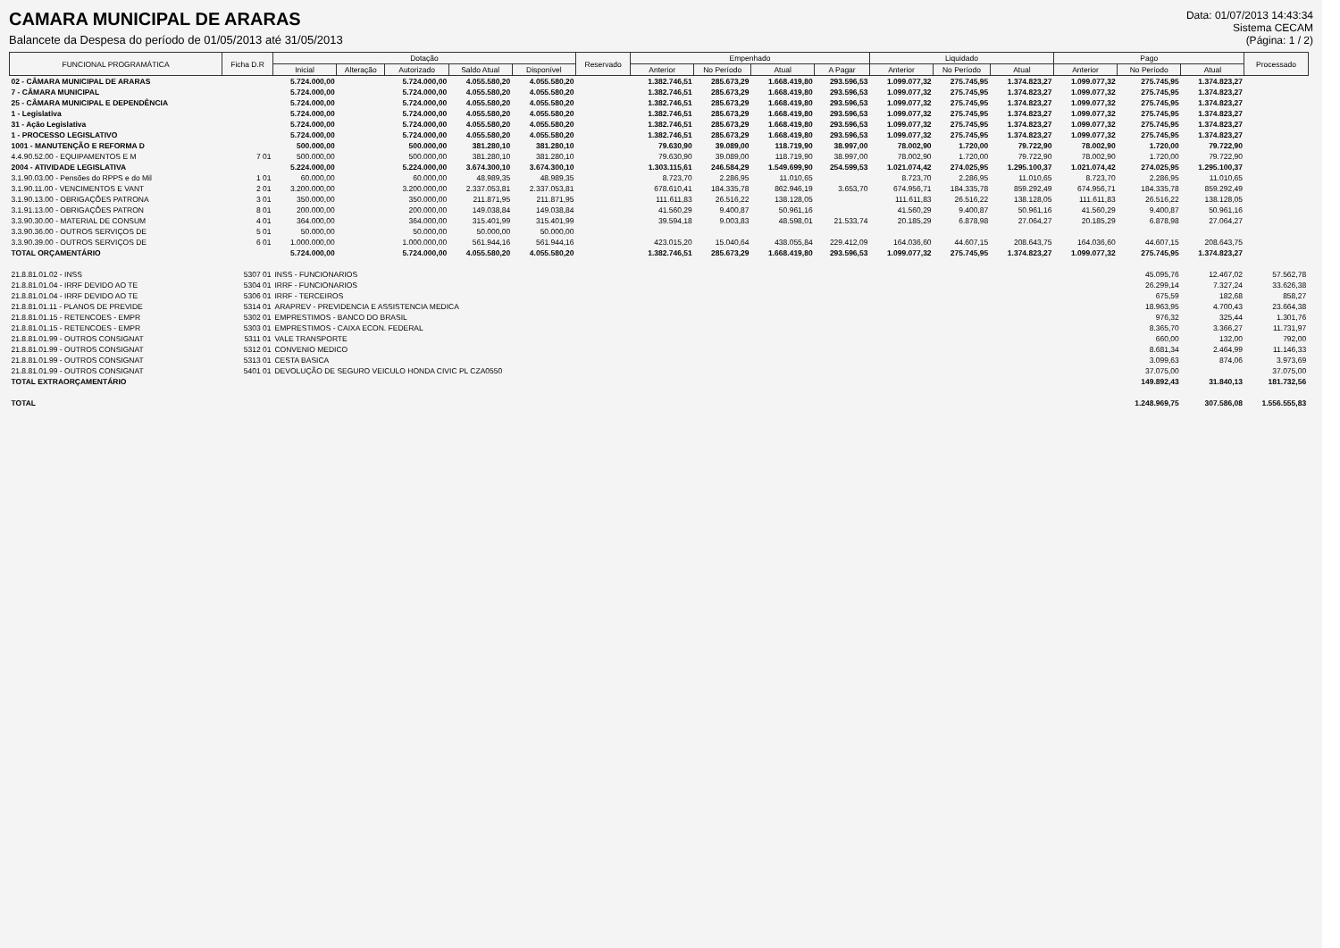CAMARA MUNICIPAL DE ARARAS
Balancete da Despesa do período de 01/05/2013 até 31/05/2013
Data: 01/07/2013 14:43:34
Sistema CECAM
(Página: 1 / 2)
| FUNCIONAL PROGRAMÁTICA | Ficha D.R | Dotação | | | | | Reservado | Empenhado | | | | Liquidado | | | Pago | | | Processado | |
| --- | --- | --- | --- | --- | --- | --- | --- | --- | --- | --- | --- | --- | --- | --- | --- | --- | --- | --- | --- |
| | | Inicial | Alteração | Autorizado | Saldo Atual | Disponível | | Anterior | No Período | Atual | A Pagar | Anterior | No Período | Atual | Anterior | No Período | Atual | | |
| 02 - CÂMARA MUNICIPAL DE ARARAS | | 5.724.000,00 | | 5.724.000,00 | 4.055.580,20 | 4.055.580,20 | | 1.382.746,51 | 285.673,29 | 1.668.419,80 | 293.596,53 | 1.099.077,32 | 275.745,95 | 1.374.823,27 | 1.099.077,32 | 275.745,95 | 1.374.823,27 | | |
| 7 - CÂMARA MUNICIPAL | | 5.724.000,00 | | 5.724.000,00 | 4.055.580,20 | 4.055.580,20 | | 1.382.746,51 | 285.673,29 | 1.668.419,80 | 293.596,53 | 1.099.077,32 | 275.745,95 | 1.374.823,27 | 1.099.077,32 | 275.745,95 | 1.374.823,27 | | |
| 25 - CÂMARA MUNICIPAL E DEPENDÊNCIA | | 5.724.000,00 | | 5.724.000,00 | 4.055.580,20 | 4.055.580,20 | | 1.382.746,51 | 285.673,29 | 1.668.419,80 | 293.596,53 | 1.099.077,32 | 275.745,95 | 1.374.823,27 | 1.099.077,32 | 275.745,95 | 1.374.823,27 | | |
| 1 - Legislativa | | 5.724.000,00 | | 5.724.000,00 | 4.055.580,20 | 4.055.580,20 | | 1.382.746,51 | 285.673,29 | 1.668.419,80 | 293.596,53 | 1.099.077,32 | 275.745,95 | 1.374.823,27 | 1.099.077,32 | 275.745,95 | 1.374.823,27 | | |
| 31 - Ação Legislativa | | 5.724.000,00 | | 5.724.000,00 | 4.055.580,20 | 4.055.580,20 | | 1.382.746,51 | 285.673,29 | 1.668.419,80 | 293.596,53 | 1.099.077,32 | 275.745,95 | 1.374.823,27 | 1.099.077,32 | 275.745,95 | 1.374.823,27 | | |
| 1 - PROCESSO LEGISLATIVO | | 5.724.000,00 | | 5.724.000,00 | 4.055.580,20 | 4.055.580,20 | | 1.382.746,51 | 285.673,29 | 1.668.419,80 | 293.596,53 | 1.099.077,32 | 275.745,95 | 1.374.823,27 | 1.099.077,32 | 275.745,95 | 1.374.823,27 | | |
| 1001 - MANUTENÇÃO E REFORMA D | | 500.000,00 | | 500.000,00 | 381.280,10 | 381.280,10 | | 79.630,90 | 39.089,00 | 118.719,90 | 38.997,00 | 78.002,90 | 1.720,00 | 79.722,90 | 78.002,90 | 1.720,00 | 79.722,90 | | |
| 4.4.90.52.00 - EQUIPAMENTOS E M | 7 01 | 500.000,00 | | 500.000,00 | 381.280,10 | 381.280,10 | | 79.630,90 | 39.089,00 | 118.719,90 | 38.997,00 | 78.002,90 | 1.720,00 | 79.722,90 | 78.002,90 | 1.720,00 | 79.722,90 | | |
| 2004 - ATIVIDADE LEGISLATIVA | | 5.224.000,00 | | 5.224.000,00 | 3.674.300,10 | 3.674.300,10 | | 1.303.115,61 | 246.584,29 | 1.549.699,90 | 254.599,53 | 1.021.074,42 | 274.025,95 | 1.295.100,37 | 1.021.074,42 | 274.025,95 | 1.295.100,37 | | |
| 3.1.90.03.00 - Pensões do RPPS e do Mil | 1 01 | 60.000,00 | | 60.000,00 | 48.989,35 | 48.989,35 | | 8.723,70 | 2.286,95 | 11.010,65 | | 8.723,70 | 2.286,95 | 11.010,65 | 8.723,70 | 2.286,95 | 11.010,65 | | |
| 3.1.90.11.00 - VENCIMENTOS E VANT | 2 01 | 3.200.000,00 | | 3.200.000,00 | 2.337.053,81 | 2.337.053,81 | | 678.610,41 | 184.335,78 | 862.946,19 | 3.653,70 | 674.956,71 | 184.335,78 | 859.292,49 | 674.956,71 | 184.335,78 | 859.292,49 | | |
| 3.1.90.13.00 - OBRIGAÇÕES PATRONA | 3 01 | 350.000,00 | | 350.000,00 | 211.871,95 | 211.871,95 | | 111.611,83 | 26.516,22 | 138.128,05 | | 111.611,83 | 26.516,22 | 138.128,05 | 111.611,83 | 26.516,22 | 138.128,05 | | |
| 3.1.91.13.00 - OBRIGAÇÕES PATRON | 8 01 | 200.000,00 | | 200.000,00 | 149.038,84 | 149.038,84 | | 41.560,29 | 9.400,87 | 50.961,16 | | 41.560,29 | 9.400,87 | 50.961,16 | 41.560,29 | 9.400,87 | 50.961,16 | | |
| 3.3.90.30.00 - MATERIAL DE CONSUM | 4 01 | 364.000,00 | | 364.000,00 | 315.401,99 | 315.401,99 | | 39.594,18 | 9.003,83 | 48.598,01 | 21.533,74 | 20.185,29 | 6.878,98 | 27.064,27 | 20.185,29 | 6.878,98 | 27.064,27 | | |
| 3.3.90.36.00 - OUTROS SERVIÇOS DE | 5 01 | 50.000,00 | | 50.000,00 | 50.000,00 | 50.000,00 | | | | | | | | | | | | | |
| 3.3.90.39.00 - OUTROS SERVIÇOS DE | 6 01 | 1.000.000,00 | | 1.000.000,00 | 561.944,16 | 561.944,16 | | 423.015,20 | 15.040,64 | 438.055,84 | 229.412,09 | 164.036,60 | 44.607,15 | 208.643,75 | 164.036,60 | 44.607,15 | 208.643,75 | | |
| TOTAL ORÇAMENTÁRIO | | 5.724.000,00 | | 5.724.000,00 | 4.055.580,20 | 4.055.580,20 | | 1.382.746,51 | 285.673,29 | 1.668.419,80 | 293.596,53 | 1.099.077,32 | 275.745,95 | 1.374.823,27 | 1.099.077,32 | 275.745,95 | 1.374.823,27 | | |
| 21.8.81.01.02 - INSS | 5307 01 | INSS - FUNCIONARIOS | | | | | | | | | | | | | | 45.095,76 | 12.467,02 | 57.562,78 | |
| 21.8.81.01.04 - IRRF DEVIDO AO TE | 5304 01 | IRRF - FUNCIONARIOS | | | | | | | | | | | | | | 26.299,14 | 7.327,24 | 33.626,38 | |
| 21.8.81.01.04 - IRRF DEVIDO AO TE | 5306 01 | IRRF - TERCEIROS | | | | | | | | | | | | | | 675,59 | 182,68 | 858,27 | |
| 21.8.81.01.11 - PLANOS DE PREVIDE | 5314 01 | ARAPREV - PREVIDENCIA E ASSISTENCIA MEDICA | | | | | | | | | | | | | | 18.963,95 | 4.700,43 | 23.664,38 | |
| 21.8.81.01.15 - RETENCOES - EMPR | 5302 01 | EMPRESTIMOS - BANCO DO BRASIL | | | | | | | | | | | | | | 976,32 | 325,44 | 1.301,76 | |
| 21.8.81.01.15 - RETENCOES - EMPR | 5303 01 | EMPRESTIMOS - CAIXA ECON. FEDERAL | | | | | | | | | | | | | | 8.365,70 | 3.366,27 | 11.731,97 | |
| 21.8.81.01.99 - OUTROS CONSIGNAT | 5311 01 | VALE TRANSPORTE | | | | | | | | | | | | | | 660,00 | 132,00 | 792,00 | |
| 21.8.81.01.99 - OUTROS CONSIGNAT | 5312 01 | CONVENIO MEDICO | | | | | | | | | | | | | | 8.681,34 | 2.464,99 | 11.146,33 | |
| 21.8.81.01.99 - OUTROS CONSIGNAT | 5313 01 | CESTA BASICA | | | | | | | | | | | | | | 3.099,63 | 874,06 | 3.973,69 | |
| 21.8.81.01.99 - OUTROS CONSIGNAT | 5401 01 | DEVOLUÇÃO DE SEGURO VEICULO HONDA CIVIC PL CZA0550 | | | | | | | | | | | | | | 37.075,00 | | 37.075,00 | |
| TOTAL EXTRAORÇAMENTÁRIO | | | | | | | | | | | | | | | | 149.892,43 | 31.840,13 | 181.732,56 | |
| TOTAL | | | | | | | | | | | | | | | | 1.248.969,75 | 307.586,08 | 1.556.555,83 | |